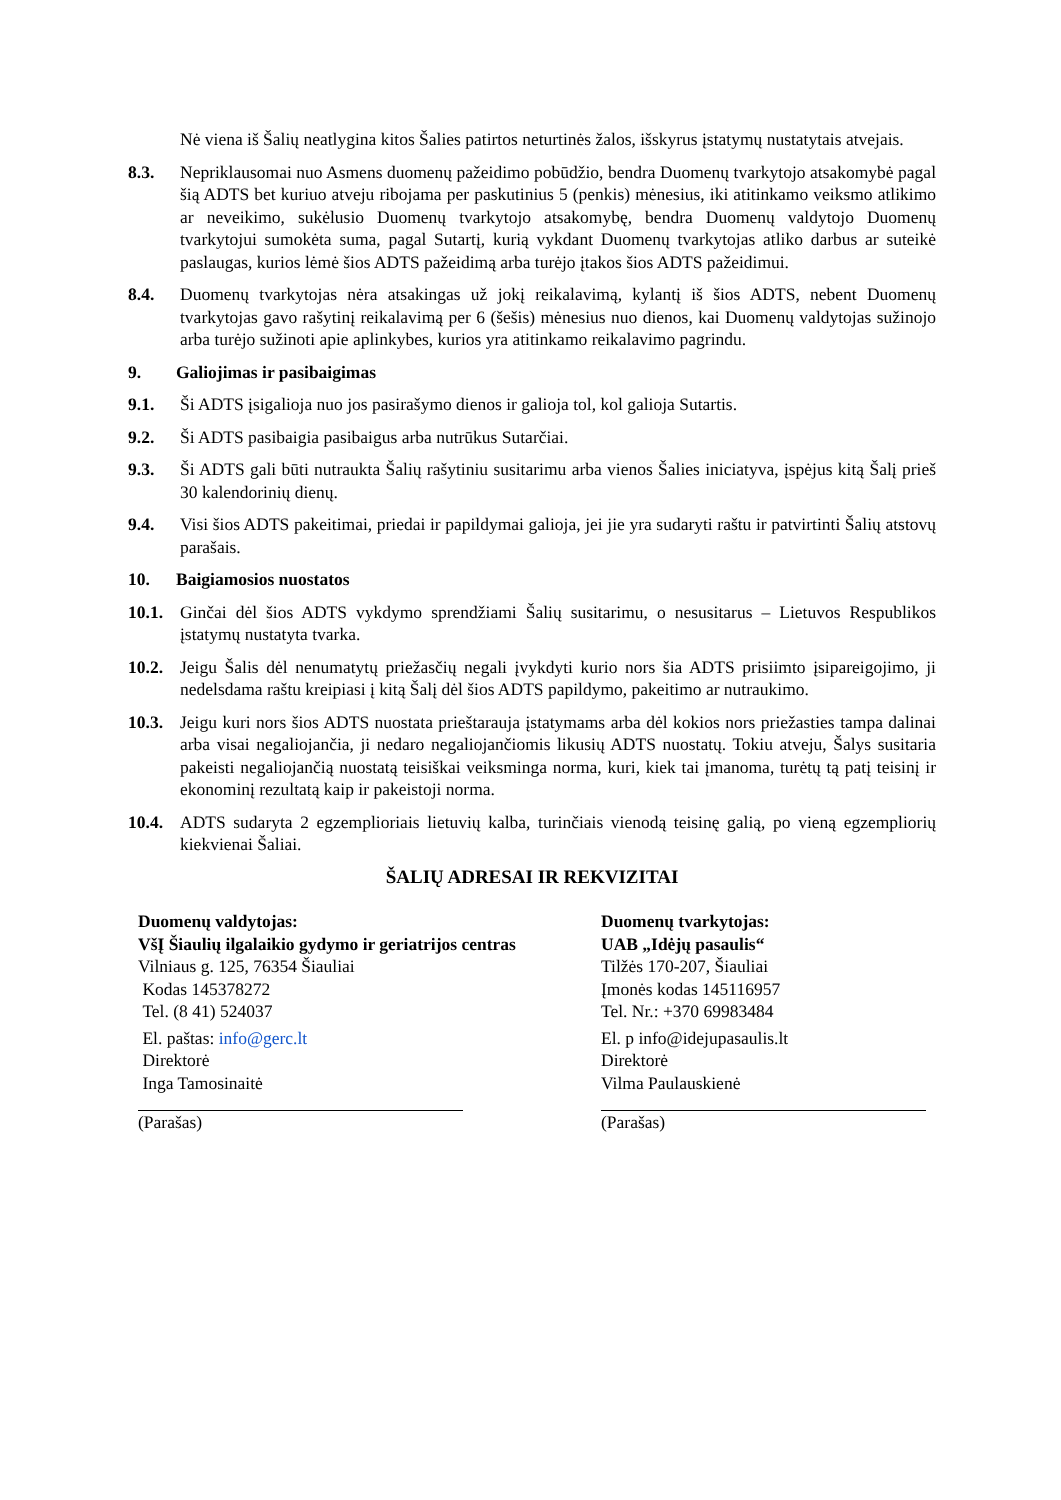Nė viena iš Šalių neatlygina kitos Šalies patirtos neturtinės žalos, išskyrus įstatymų nustatytais atvejais.
8.3. Nepriklausomai nuo Asmens duomenų pažeidimo pobūdžio, bendra Duomenų tvarkytojo atsakomybė pagal šią ADTS bet kuriuo atveju ribojama per paskutinius 5 (penkis) mėnesius, iki atitinkamo veiksmo atlikimo ar neveikimo, sukėlusio Duomenų tvarkytojo atsakomybę, bendra Duomenų valdytojo Duomenų tvarkytojui sumokėta suma, pagal Sutartį, kurią vykdant Duomenų tvarkytojas atliko darbus ar suteikė paslaugas, kurios lėmė šios ADTS pažeidimą arba turėjo įtakos šios ADTS pažeidimui.
8.4. Duomenų tvarkytojas nėra atsakingas už jokį reikalavimą, kylantį iš šios ADTS, nebent Duomenų tvarkytojas gavo rašytinį reikalavimą per 6 (šešis) mėnesius nuo dienos, kai Duomenų valdytojas sužinojo arba turėjo sužinoti apie aplinkybes, kurios yra atitinkamo reikalavimo pagrindu.
9. Galiojimas ir pasibaigimas
9.1. Ši ADTS įsigalioja nuo jos pasirašymo dienos ir galioja tol, kol galioja Sutartis.
9.2. Ši ADTS pasibaigia pasibaigus arba nutrūkus Sutarčiai.
9.3. Ši ADTS gali būti nutraukta Šalių rašytiniu susitarimu arba vienos Šalies iniciatyva, įspėjus kitą Šalį prieš 30 kalendorinių dienų.
9.4. Visi šios ADTS pakeitimai, priedai ir papildymai galioja, jei jie yra sudaryti raštu ir patvirtinti Šalių atstovų parašais.
10. Baigiamosios nuostatos
10.1.
Ginčai dėl šios ADTS vykdymo sprendžiami Šalių susitarimu, o nesusitarus – Lietuvos Respublikos įstatymų nustatyta tvarka.
10.2.
Jeigu Šalis dėl nenumatytų priežasčių negali įvykdyti kurio nors šia ADTS prisiimto įsipareigojimo, ji nedelsdama raštu kreipiasi į kitą Šalį dėl šios ADTS papildymo, pakeitimo ar nutraukimo.
10.3.
Jeigu kuri nors šios ADTS nuostata prieštarauja įstatymams arba dėl kokios nors priežasties tampa dalinai arba visai negaliojančia, ji nedaro negaliojančiomis likusių ADTS nuostatų. Tokiu atveju, Šalys susitaria pakeisti negaliojančią nuostatą teisiškai veiksminga norma, kuri, kiek tai įmanoma, turėtų tą patį teisinį ir ekonominį rezultatą kaip ir pakeistoji norma.
10.4.
ADTS sudaryta 2 egzemplioriais lietuvių kalba, turinčiais vienodą teisinę galią, po vieną egzempliorių kiekvienai Šaliai.
ŠALIŲ ADRESAI IR REKVIZITAI
Duomenų valdytojas:
VšĮ Šiaulių ilgalaikio gydymo ir geriatrijos centras
Vilniaus g. 125, 76354 Šiauliai
Kodas 145378272
Tel. (8 41) 524037
El. paštas: info@gerc.lt
Direktorė
Inga Tamosinaitė
(Parašas)
Duomenų tvarkytojas:
UAB „Idėjų pasaulis“
Tilžės 170-207, Šiauliai
Įmonės kodas 145116957
Tel. Nr.: +370 69983484
El. p info@idejupasaulis.lt
Direktorė
Vilma Paulauskienė
(Parašas)